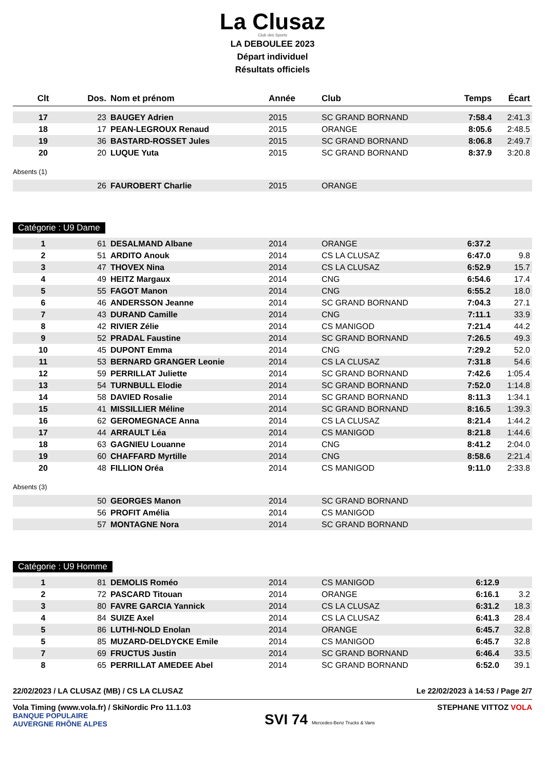La Clusaz
Club des Sports
LA DEBOULEE 2023
Départ individuel
Résultats officiels
| Clt | Dos. | Nom et prénom | Année | Club | Temps | Écart |
| --- | --- | --- | --- | --- | --- | --- |
| 17 | 23 | BAUGEY Adrien | 2015 | SC GRAND BORNAND | 7:58.4 | 2:41.3 |
| 18 | 17 | PEAN-LEGROUX Renaud | 2015 | ORANGE | 8:05.6 | 2:48.5 |
| 19 | 36 | BASTARD-ROSSET Jules | 2015 | SC GRAND BORNAND | 8:06.8 | 2:49.7 |
| 20 | 20 | LUQUE Yuta | 2015 | SC GRAND BORNAND | 8:37.9 | 3:20.8 |
Absents (1)
| | 26 | FAUROBERT Charlie | 2015 | ORANGE | | |
Catégorie : U9 Dame
| 1 | 61 | DESALMAND Albane | 2014 | ORANGE | 6:37.2 | |
| 2 | 51 | ARDITO Anouk | 2014 | CS LA CLUSAZ | 6:47.0 | 9.8 |
| 3 | 47 | THOVEX Nina | 2014 | CS LA CLUSAZ | 6:52.9 | 15.7 |
| 4 | 49 | HEITZ Margaux | 2014 | CNG | 6:54.6 | 17.4 |
| 5 | 55 | FAGOT Manon | 2014 | CNG | 6:55.2 | 18.0 |
| 6 | 46 | ANDERSSON Jeanne | 2014 | SC GRAND BORNAND | 7:04.3 | 27.1 |
| 7 | 43 | DURAND Camille | 2014 | CNG | 7:11.1 | 33.9 |
| 8 | 42 | RIVIER Zélie | 2014 | CS MANIGOD | 7:21.4 | 44.2 |
| 9 | 52 | PRADAL Faustine | 2014 | SC GRAND BORNAND | 7:26.5 | 49.3 |
| 10 | 45 | DUPONT Emma | 2014 | CNG | 7:29.2 | 52.0 |
| 11 | 53 | BERNARD GRANGER Leonie | 2014 | CS LA CLUSAZ | 7:31.8 | 54.6 |
| 12 | 59 | PERRILLAT Juliette | 2014 | SC GRAND BORNAND | 7:42.6 | 1:05.4 |
| 13 | 54 | TURNBULL Elodie | 2014 | SC GRAND BORNAND | 7:52.0 | 1:14.8 |
| 14 | 58 | DAVIED Rosalie | 2014 | SC GRAND BORNAND | 8:11.3 | 1:34.1 |
| 15 | 41 | MISSILLIER Méline | 2014 | SC GRAND BORNAND | 8:16.5 | 1:39.3 |
| 16 | 62 | GEROMEGNACE Anna | 2014 | CS LA CLUSAZ | 8:21.4 | 1:44.2 |
| 17 | 44 | ARRAULT Léa | 2014 | CS MANIGOD | 8:21.8 | 1:44.6 |
| 18 | 63 | GAGNIEU Louanne | 2014 | CNG | 8:41.2 | 2:04.0 |
| 19 | 60 | CHAFFARD Myrtille | 2014 | CNG | 8:58.6 | 2:21.4 |
| 20 | 48 | FILLION Oréa | 2014 | CS MANIGOD | 9:11.0 | 2:33.8 |
Absents (3)
| | 50 | GEORGES Manon | 2014 | SC GRAND BORNAND |
| | 56 | PROFIT Amélia | 2014 | CS MANIGOD |
| | 57 | MONTAGNE Nora | 2014 | SC GRAND BORNAND |
Catégorie : U9 Homme
| 1 | 81 | DEMOLIS Roméo | 2014 | CS MANIGOD | 6:12.9 | |
| 2 | 72 | PASCARD Titouan | 2014 | ORANGE | 6:16.1 | 3.2 |
| 3 | 80 | FAVRE GARCIA Yannick | 2014 | CS LA CLUSAZ | 6:31.2 | 18.3 |
| 4 | 84 | SUIZE Axel | 2014 | CS LA CLUSAZ | 6:41.3 | 28.4 |
| 5 | 86 | LUTHI-NOLD Enolan | 2014 | ORANGE | 6:45.7 | 32.8 |
| 5 | 85 | MUZARD-DELDYCKE Emile | 2014 | CS MANIGOD | 6:45.7 | 32.8 |
| 7 | 69 | FRUCTUS Justin | 2014 | SC GRAND BORNAND | 6:46.4 | 33.5 |
| 8 | 65 | PERRILLAT AMEDEE Abel | 2014 | SC GRAND BORNAND | 6:52.0 | 39.1 |
22/02/2023 / LA CLUSAZ (MB) / CS LA CLUSAZ Le 22/02/2023 à 14:53 / Page 2/7
Vola Timing (www.vola.fr) / SkiNordic Pro 11.1.03 STEPHANE VITTOZ VOLA
BANQUE POPULAIRE
AUVERGNE RHÔNE ALPES SVI 74 Mercedes-Benz Trucks & Vans